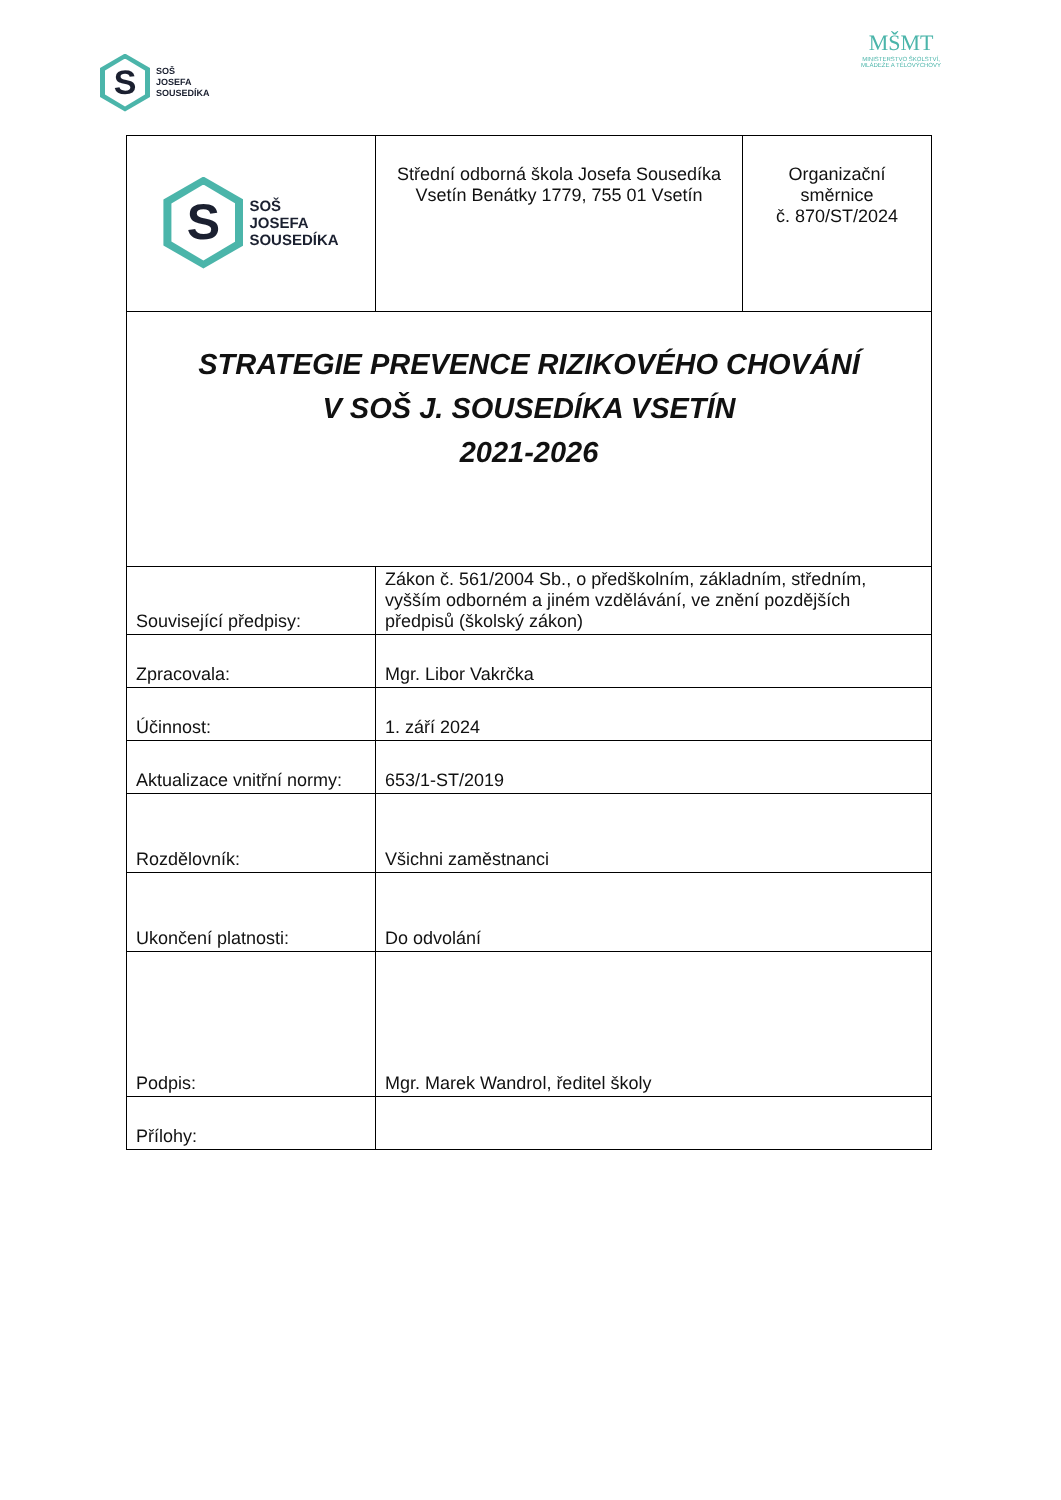S
SOŠ
JOSEFA
SOUSEDÍKA
MŠMT
MINISTERSTVO ŠKOLSTVÍ,
MLÁDEŽE A TĚLOVÝCHOVY
| S SOŠ JOSEFA SOUSEDÍKA | Střední odborná škola Josefa Sousedíka Vsetín Benátky 1779, 755 01 Vsetín | Organizační směrnice č. 870/ST/2024 |
| STRATEGIE PREVENCE RIZIKOVÉHO CHOVÁNÍ V SOŠ J. SOUSEDÍKA VSETÍN 2021-2026 | | |
| Související předpisy: | Zákon č. 561/2004 Sb., o předškolním, základním, středním, vyšším odborném a jiném vzdělávání, ve znění pozdějších předpisů (školský zákon) | |
| Zpracovala: | Mgr. Libor Vakrčka | |
| Účinnost: | 1. září 2024 | |
| Aktualizace vnitřní normy: | 653/1-ST/2019 | |
| Rozdělovník: | Všichni zaměstnanci | |
| Ukončení platnosti: | Do odvolání | |
| Podpis: | Mgr. Marek Wandrol, ředitel školy | |
| Přílohy: | | |